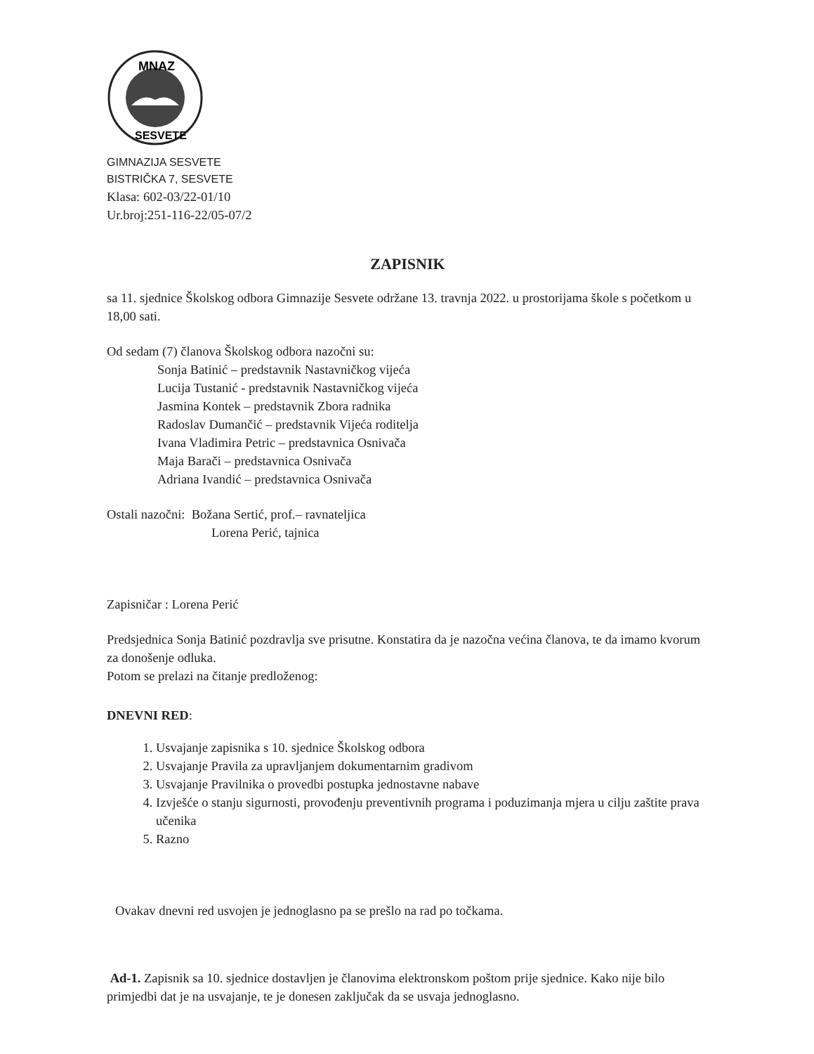MNAZ
SESVETE
GIMNAZIJA SESVETE
BISTRIČKA 7, SESVETE
Klasa: 602-03/22-01/10
Ur.broj:251-116-22/05-07/2
ZAPISNIK
sa 11. sjednice Školskog odbora Gimnazije Sesvete održane 13. travnja 2022. u prostorijama škole s početkom u 18,00 sati.
Od sedam (7) članova Školskog odbora nazočni su:
Sonja Batinić – predstavnik Nastavničkog vijeća
Lucija Tustanić - predstavnik Nastavničkog vijeća
Jasmina Kontek – predstavnik Zbora radnika
Radoslav Dumančić – predstavnik Vijeća roditelja
Ivana Vladimira Petric – predstavnica Osnivača
Maja Barači – predstavnica Osnivača
Adriana Ivandić – predstavnica Osnivača
Ostali nazočni: Božana Sertić, prof.– ravnateljica
Lorena Perić, tajnica
Zapisničar : Lorena Perić
Predsjednica Sonja Batinić pozdravlja sve prisutne. Konstatira da je nazočna većina članova, te da imamo kvorum za donošenje odluka.
Potom se prelazi na čitanje predloženog:
DNEVNI RED:
1. Usvajanje zapisnika s 10. sjednice Školskog odbora
2. Usvajanje Pravila za upravljanjem dokumentarnim gradivom
3. Usvajanje Pravilnika o provedbi postupka jednostavne nabave
4. Izvješće o stanju sigurnosti, provođenju preventivnih programa i poduzimanja mjera u cilju zaštite prava učenika
5. Razno
Ovakav dnevni red usvojen je jednoglasno pa se prešlo na rad po točkama.
Ad-1. Zapisnik sa 10. sjednice dostavljen je članovima elektronskom poštom prije sjednice. Kako nije bilo primjedbi dat je na usvajanje, te je donesen zaključak da se usvaja jednoglasno.